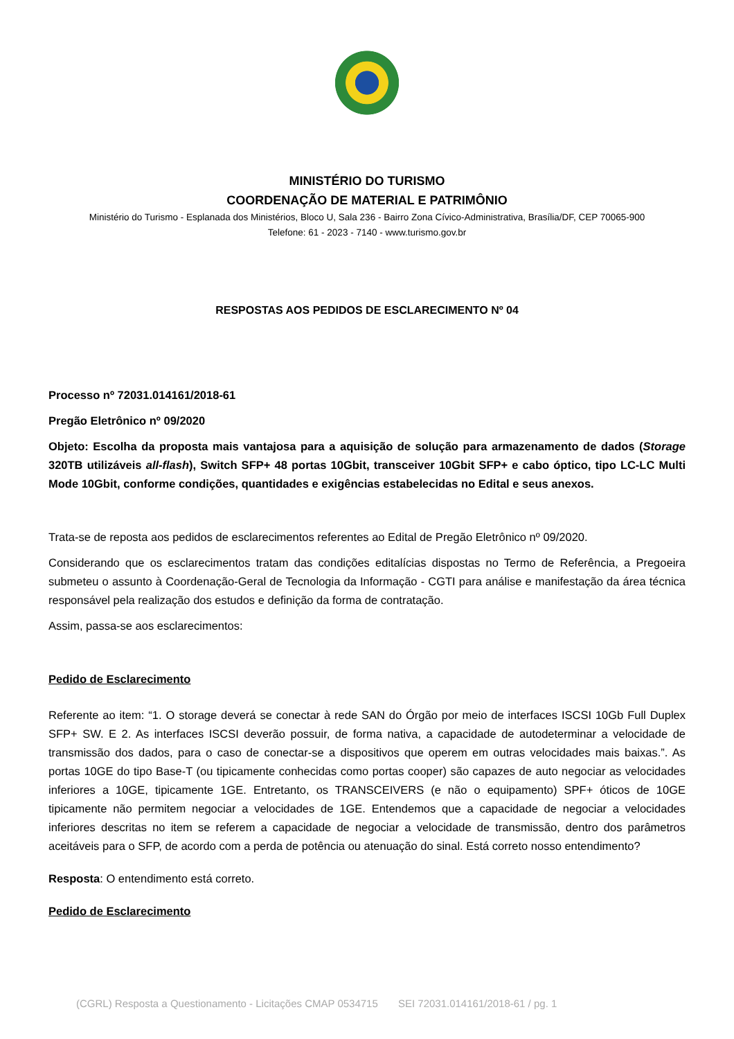MINISTÉRIO DO TURISMO
COORDENAÇÃO DE MATERIAL E PATRIMÔNIO
Ministério do Turismo - Esplanada dos Ministérios, Bloco U, Sala 236 - Bairro Zona Cívico-Administrativa, Brasília/DF, CEP 70065-900
Telefone: 61 - 2023 - 7140 - www.turismo.gov.br
RESPOSTAS AOS PEDIDOS DE ESCLARECIMENTO Nº 04
Processo nº 72031.014161/2018-61
Pregão Eletrônico nº 09/2020
Objeto: Escolha da proposta mais vantajosa para a aquisição de solução para armazenamento de dados (Storage 320TB utilizáveis all-flash), Switch SFP+ 48 portas 10Gbit, transceiver 10Gbit SFP+ e cabo óptico, tipo LC-LC Multi Mode 10Gbit, conforme condições, quantidades e exigências estabelecidas no Edital e seus anexos.
Trata-se de reposta aos pedidos de esclarecimentos referentes ao Edital de Pregão Eletrônico nº 09/2020.
Considerando que os esclarecimentos tratam das condições editalícias dispostas no Termo de Referência, a Pregoeira submeteu o assunto à Coordenação-Geral de Tecnologia da Informação - CGTI para análise e manifestação da área técnica responsável pela realização dos estudos e definição da forma de contratação.
Assim, passa-se aos esclarecimentos:
Pedido de Esclarecimento
Referente ao item: “1. O storage deverá se conectar à rede SAN do Órgão por meio de interfaces ISCSI 10Gb Full Duplex SFP+ SW. E 2. As interfaces ISCSI deverão possuir, de forma nativa, a capacidade de autodeterminar a velocidade de transmissão dos dados, para o caso de conectar-se a dispositivos que operem em outras velocidades mais baixas.”. As portas 10GE do tipo Base-T (ou tipicamente conhecidas como portas cooper) são capazes de auto negociar as velocidades inferiores a 10GE, tipicamente 1GE. Entretanto, os TRANSCEIVERS (e não o equipamento) SPF+ óticos de 10GE tipicamente não permitem negociar a velocidades de 1GE. Entendemos que a capacidade de negociar a velocidades inferiores descritas no item se referem a capacidade de negociar a velocidade de transmissão, dentro dos parâmetros aceitáveis para o SFP, de acordo com a perda de potência ou atenuação do sinal. Está correto nosso entendimento?
Resposta: O entendimento está correto.
Pedido de Esclarecimento
(CGRL) Resposta a Questionamento - Licitações CMAP 0534715 SEI 72031.014161/2018-61 / pg. 1